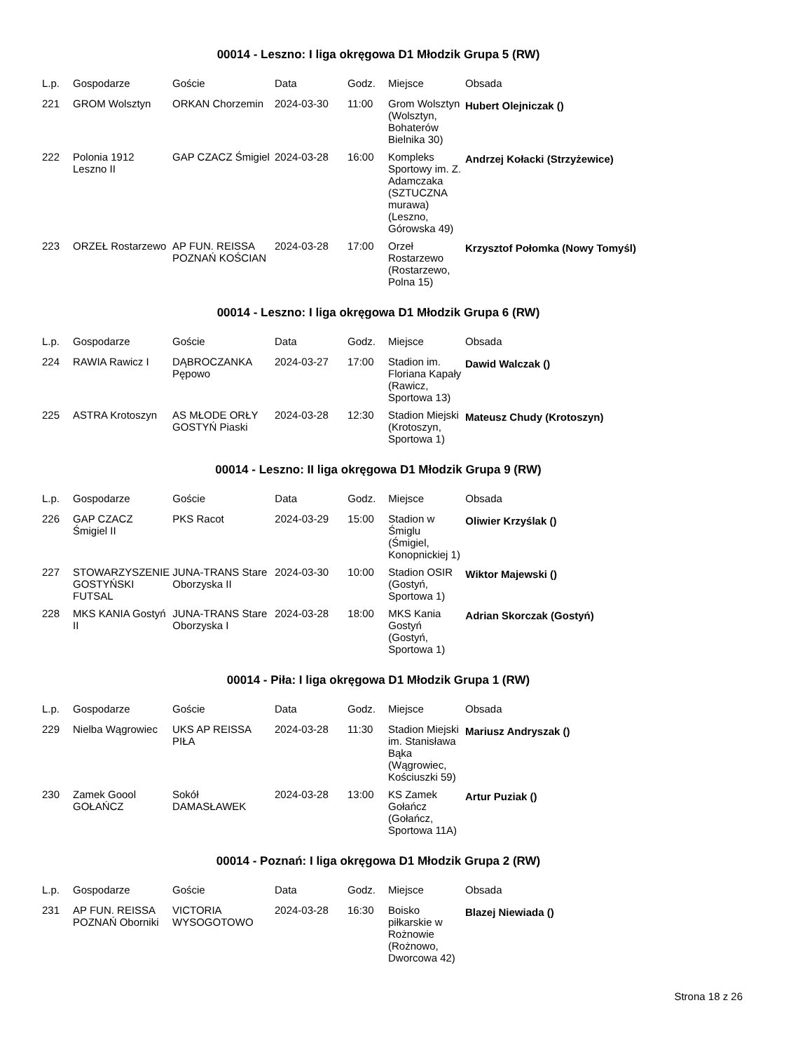00014 - Leszno: I liga okręgowa D1 Młodzik Grupa 5 (RW)
| L.p. | Gospodarze | Goście | Data | Godz. | Miejsce | Obsada |
| --- | --- | --- | --- | --- | --- | --- |
| 221 | GROM Wolsztyn | ORKAN Chorzemin | 2024-03-30 | 11:00 | Grom Wolsztyn (Wolsztyn, Bohaterów Bielnika 30) | Hubert Olejniczak () |
| 222 | Polonia 1912 Leszno II | GAP CZACZ Śmigiel | 2024-03-28 | 16:00 | Kompleks Sportowy im. Z. Adamczaka (SZTUCZNA murawa) (Leszno, Górowska 49) | Andrzej Kołacki (Strzyżewice) |
| 223 | ORZEŁ Rostarzewo | AP FUN. REISSA POZNAŃ KOŚCIAN | 2024-03-28 | 17:00 | Orzeł Rostarzewo (Rostarzewo, Polna 15) | Krzysztof Połomka (Nowy Tomyśl) |
00014 - Leszno: I liga okręgowa D1 Młodzik Grupa 6 (RW)
| L.p. | Gospodarze | Goście | Data | Godz. | Miejsce | Obsada |
| --- | --- | --- | --- | --- | --- | --- |
| 224 | RAWIA Rawicz I | DĄBROCZANKA Pępowo | 2024-03-27 | 17:00 | Stadion im. Floriana Kapały (Rawicz, Sportowa 13) | Dawid Walczak () |
| 225 | ASTRA Krotoszyn | AS MŁODE ORŁY GOSTYŃ Piaski | 2024-03-28 | 12:30 | Stadion Miejski (Krotoszyn, Sportowa 1) | Mateusz Chudy (Krotoszyn) |
00014 - Leszno: II liga okręgowa D1 Młodzik Grupa 9 (RW)
| L.p. | Gospodarze | Goście | Data | Godz. | Miejsce | Obsada |
| --- | --- | --- | --- | --- | --- | --- |
| 226 | GAP CZACZ Śmigiel II | PKS Racot | 2024-03-29 | 15:00 | Stadion w Śmiglu (Śmigiel, Konopnickiej 1) | Oliwier Krzyślak () |
| 227 | STOWARZYSZENIE GOSTYŃSKI FUTSAL | JUNA-TRANS Stare Oborzyska II | 2024-03-30 | 10:00 | Stadion OSIR (Gostyń, Sportowa 1) | Wiktor Majewski () |
| 228 | MKS KANIA Gostyń II | JUNA-TRANS Stare Oborzyska I | 2024-03-28 | 18:00 | MKS Kania Gostyń (Gostyń, Sportowa 1) | Adrian Skorczak (Gostyń) |
00014 - Piła: I liga okręgowa D1 Młodzik Grupa 1 (RW)
| L.p. | Gospodarze | Goście | Data | Godz. | Miejsce | Obsada |
| --- | --- | --- | --- | --- | --- | --- |
| 229 | Nielba Wągrowiec | UKS AP REISSA PIŁA | 2024-03-28 | 11:30 | Stadion Miejski im. Stanisława Bąka (Wągrowiec, Kościuszki 59) | Mariusz Andryszak () |
| 230 | Zamek Goool GOŁAŃCZ | Sokół DAMASŁAWEK | 2024-03-28 | 13:00 | KS Zamek Gołańcz (Gołańcz, Sportowa 11A) | Artur Puziak () |
00014 - Poznań: I liga okręgowa D1 Młodzik Grupa 2 (RW)
| L.p. | Gospodarze | Goście | Data | Godz. | Miejsce | Obsada |
| --- | --- | --- | --- | --- | --- | --- |
| 231 | AP FUN. REISSA POZNAŃ Oborniki | VICTORIA WYSOGOTOWO | 2024-03-28 | 16:30 | Boisko piłkarskie w Rożnowie (Rożnowo, Dworcowa 42) | Blazej Niewiada () |
Strona 18 z 26